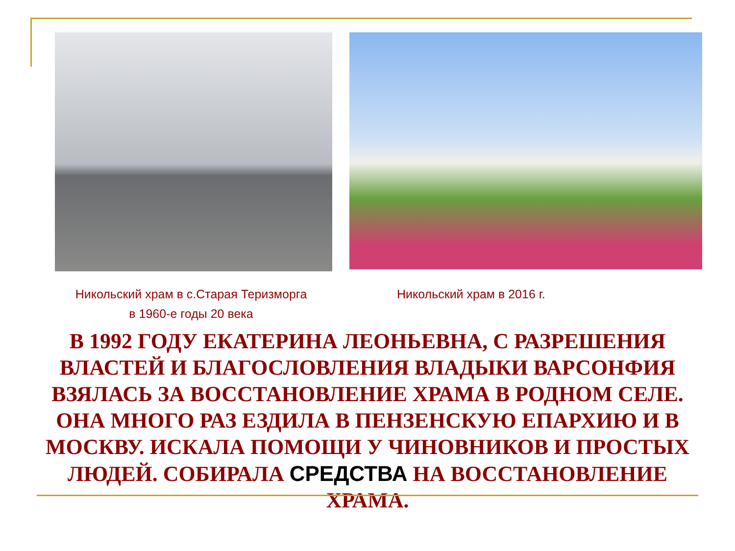Никольский храм в с.Старая Теризморга
в 1960-е годы 20 века
Никольский храм в 2016 г.
В 1992 ГОДУ ЕКАТЕРИНА ЛЕОНЬЕВНА, С РАЗРЕШЕНИЯ ВЛАСТЕЙ И БЛАГОСЛОВЛЕНИЯ ВЛАДЫКИ ВАРСОНФИЯ ВЗЯЛАСЬ ЗА ВОССТАНОВЛЕНИЕ ХРАМА В РОДНОМ СЕЛЕ. ОНА МНОГО РАЗ ЕЗДИЛА В ПЕНЗЕНСКУЮ ЕПАРХИЮ И В МОСКВУ. ИСКАЛА ПОМОЩИ У ЧИНОВНИКОВ И ПРОСТЫХ ЛЮДЕЙ. СОБИРАЛА СРЕДСТВА НА ВОССТАНОВЛЕНИЕ ХРАМА.